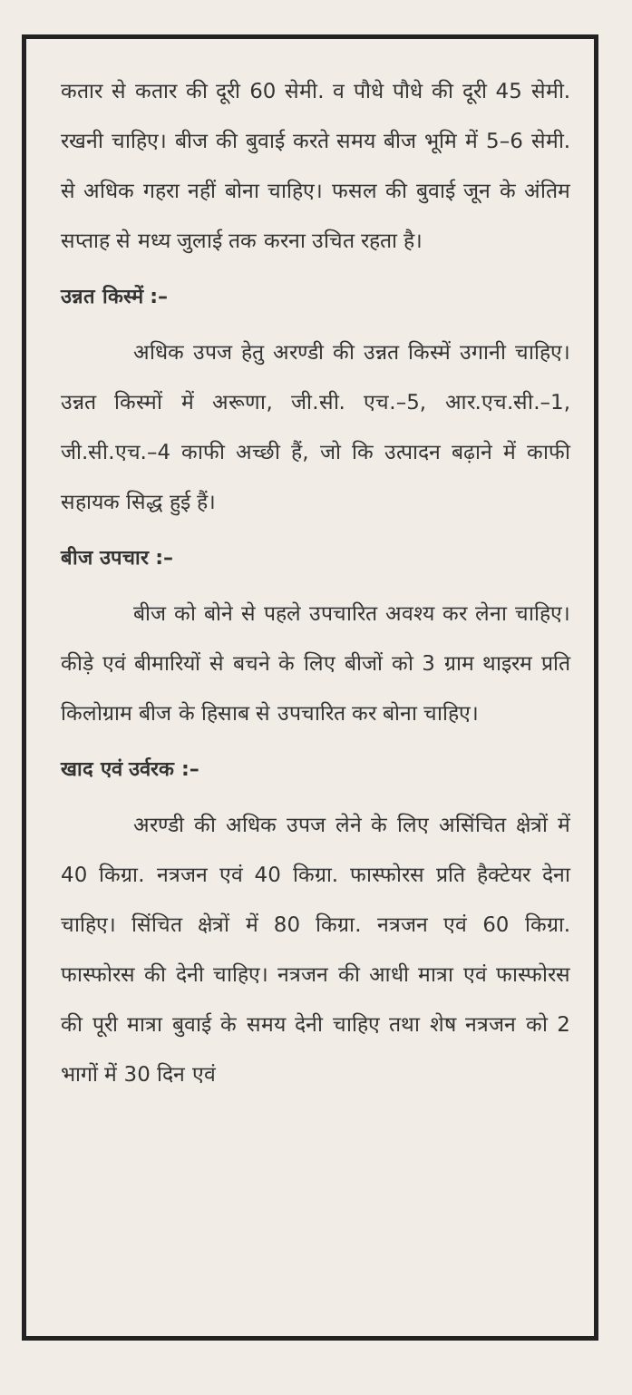कतार से कतार की दूरी 60 सेमी. व पौधे पौधे की दूरी 45 सेमी. रखनी चाहिए। बीज की बुवाई करते समय बीज भूमि में 5–6 सेमी. से अधिक गहरा नहीं बोना चाहिए। फसल की बुवाई जून के अंतिम सप्ताह से मध्य जुलाई तक करना उचित रहता है।
उन्नत किस्में :–
अधिक उपज हेतु अरण्डी की उन्नत किस्में उगानी चाहिए। उन्नत किस्मों में अरूणा, जी.सी. एच.–5, आर.एच.सी.–1, जी.सी.एच.–4 काफी अच्छी हैं, जो कि उत्पादन बढ़ाने में काफी सहायक सिद्ध हुई हैं।
बीज उपचार :–
बीज को बोने से पहले उपचारित अवश्य कर लेना चाहिए। कीड़े एवं बीमारियों से बचने के लिए बीजों को 3 ग्राम थाइरम प्रति किलोग्राम बीज के हिसाब से उपचारित कर बोना चाहिए।
खाद एवं उर्वरक :–
अरण्डी की अधिक उपज लेने के लिए असिंचित क्षेत्रों में 40 किग्रा. नत्रजन एवं 40 किग्रा. फास्फोरस प्रति हैक्टेयर देना चाहिए। सिंचित क्षेत्रों में 80 किग्रा. नत्रजन एवं 60 किग्रा. फास्फोरस की देनी चाहिए। नत्रजन की आधी मात्रा एवं फास्फोरस की पूरी मात्रा बुवाई के समय देनी चाहिए तथा शेष नत्रजन को 2 भागों में 30 दिन एवं